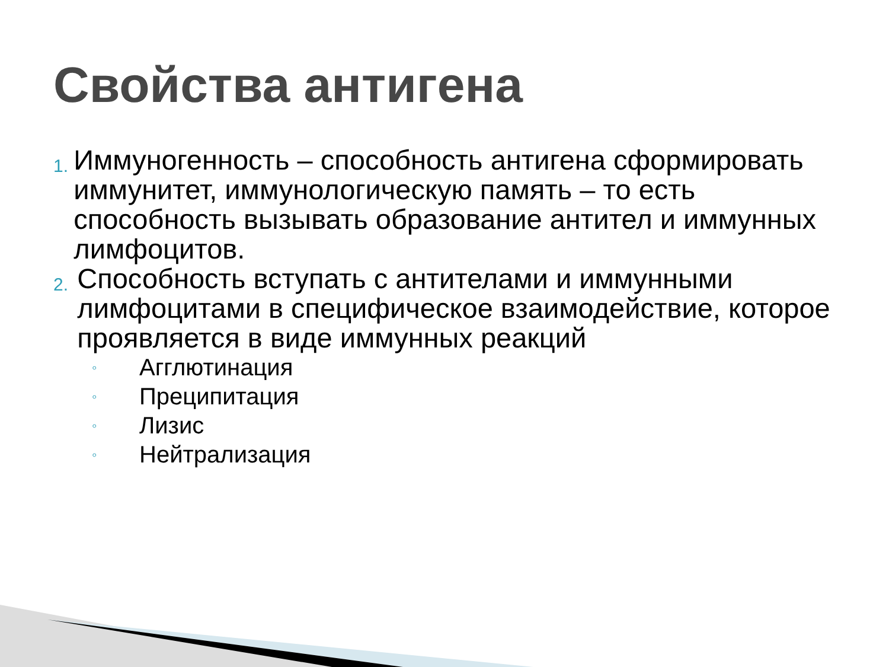Свойства антигена
1.
Иммуногенность – способность антигена сформировать иммунитет, иммунологическую память – то есть способность вызывать образование антител и иммунных лимфоцитов.
2.
Способность вступать с антителами и иммунными лимфоцитами в специфическое взаимодействие, которое проявляется в виде иммунных реакций
◦
Агглютинация
◦
Преципитация
◦
Лизис
◦
Нейтрализация